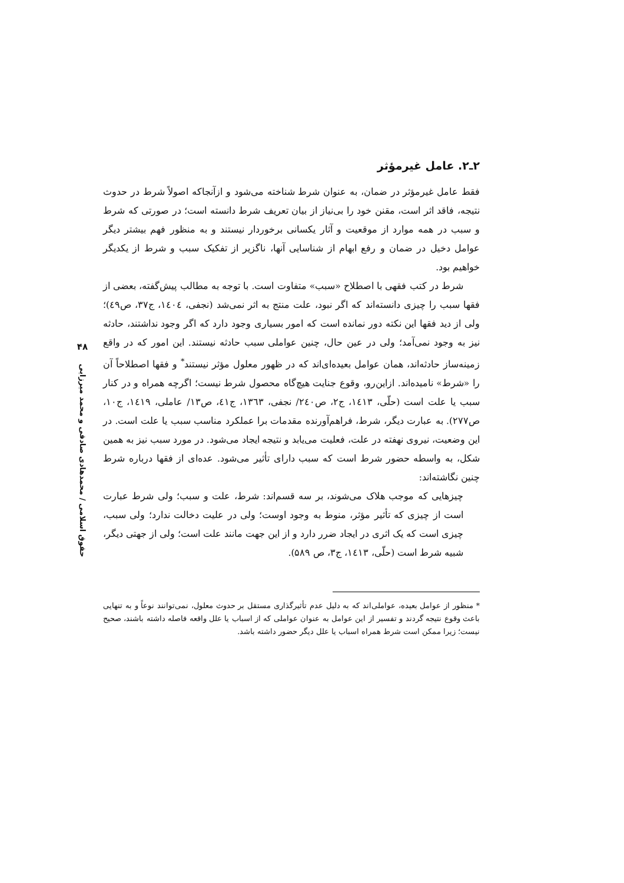۲ـ۲. عامل غیرمؤثر
فقط عامل غیرمؤثر در ضمان، به عنوان شرط شناخته می‌شود و ازآنجاکه اصولاً شرط در حدوث نتیجه، فاقد اثر است، مقنن خود را بی‌نیاز از بیان تعریف شرط دانسته است؛ در صورتی که شرط و سبب در همه موارد از موقعیت و آثار یکسانی برخوردار نیستند و به منظور فهم بیشتر دیگر عوامل دخیل در ضمان و رفع ابهام از شناسایی آنها، ناگزیر از تفکیک سبب و شرط از یکدیگر خواهیم بود.
شرط در کتب فقهی با اصطلاح «سبب» متفاوت است. با توجه به مطالب پیش‌گفته، بعضی از فقها سبب را چیزی دانسته‌اند که اگر نبود، علت منتج به اثر نمی‌شد (نجفی، ۱٤۰٤، ج۳۷، ص٤۹)؛ ولی از دید فقها این نکته دور نمانده است که امور بسیاری وجود دارد که اگر وجود نداشتند، حادثه نیز به وجود نمی‌آمد؛ ولی در عین حال، چنین عواملی سبب حادثه نیستند. این امور که در واقع زمینه‌ساز حادثه‌اند، همان عوامل بعیده‌ای‌اند که در ظهور معلول مؤثر نیستند<sup>*</sup> و فقها اصطلاحاً آن را «شرط» نامیده‌اند. ازاین‌رو، وقوع جنایت هیچ‌گاه محصول شرط نیست؛ اگرچه همراه و در کنار سبب یا علت است (حلّی، ۱٤۱۳، ج۲، ص۲٤۰/ نجفی، ۱۳٦۳، ج٤۱، ص۱۳/ عاملی، ۱٤۱۹، ج۱۰، ص۲۷۷). به عبارت دیگر، شرط، فراهم‌آورنده مقدمات برا عملکرد مناسب سبب یا علت است. در این وضعیت، نیروی نهفته در علت، فعلیت می‌یابد و نتیجه ایجاد می‌شود. در مورد سبب نیز به همین شکل، به واسطه حضور شرط است که سبب دارای تأثیر می‌شود. عده‌ای از فقها درباره شرط چنین نگاشته‌اند:
چیزهایی که موجب هلاک می‌شوند، بر سه قسم‌اند: شرط، علت و سبب؛ ولی شرط عبارت است از چیزی که تأثیر مؤثر، منوط به وجود اوست؛ ولی در علیت دخالت ندارد؛ ولی سبب، چیزی است که یک اثری در ایجاد ضرر دارد و از این جهت مانند علت است؛ ولی از جهتی دیگر، شبیه شرط است (حلّی، ۱٤۱۳، ج۳، ص ۵۸۹).
* منظور از عوامل بعیده، عواملی‌اند که به دلیل عدم تأثیرگذاری مستقل بر حدوث معلول، نمی‌توانند نوعاً و به تنهایی باعث وقوع نتیجه گردند و تفسیر از این عوامل به عنوان عواملی که از اسباب یا علل واقعه فاصله داشته باشند، صحیح نیست؛ زیرا ممکن است شرط همراه اسباب یا علل دیگر حضور داشته باشد.
۴۸
حقوق اسلامی / محمدهادی صادقی و محمد میرزایی